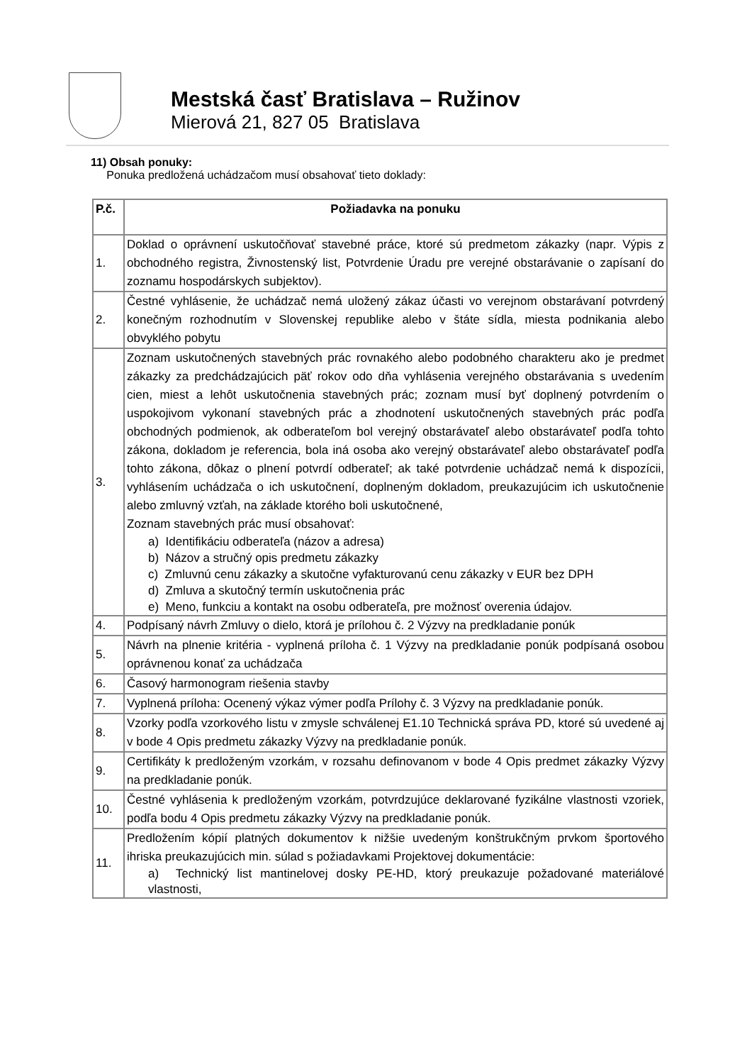Mestská časť Bratislava – Ružinov
Mierová 21, 827 05 Bratislava
11) Obsah ponuky:
Ponuka predložená uchádzačom musí obsahovať tieto doklady:
| P.č. | Požiadavka na ponuku |
| --- | --- |
| 1. | Doklad o oprávnení uskutočňovať stavebné práce, ktoré sú predmetom zákazky (napr. Výpis z obchodného registra, Živnostenský list, Potvrdenie Úradu pre verejné obstarávanie o zapísaní do zoznamu hospodárskych subjektov). |
| 2. | Čestné vyhlásenie, že uchádzač nemá uložený zákaz účasti vo verejnom obstarávaní potvrdený konečným rozhodnutím v Slovenskej republike alebo v štáte sídla, miesta podnikania alebo obvyklého pobytu |
| 3. | Zoznam uskutočnených stavebných prác rovnakého alebo podobného charakteru ako je predmet zákazky za predchádzajúcich päť rokov odo dňa vyhlásenia verejného obstarávania s uvedením cien, miest a lehôt uskutočnenia stavebných prác; zoznam musí byť doplnený potvrdením o uspokojivom vykonaní stavebných prác a zhodnotení uskutočnených stavebných prác podľa obchodných podmienok, ak odberateľom bol verejný obstarávateľ alebo obstarávateľ podľa tohto zákona, dokladom je referencia, bola iná osoba ako verejný obstarávateľ alebo obstarávateľ podľa tohto zákona, dôkaz o plnení potvrdí odberateľ; ak také potvrdenie uchádzač nemá k dispozícii, vyhlásením uchádzača o ich uskutočnení, doplneným dokladom, preukazujúcim ich uskutočnenie alebo zmluvný vzťah, na základe ktorého boli uskutočnené, Zoznam stavebných prác musí obsahovať: a) Identifikáciu odberateľa (názov a adresa) b) Názov a stručný opis predmetu zákazky c) Zmluvnú cenu zákazky a skutočne vyfakturovanú cenu zákazky v EUR bez DPH d) Zmluva a skutočný termín uskutočnenia prác e) Meno, funkciu a kontakt na osobu odberateľa, pre možnosť overenia údajov. |
| 4. | Podpísaný návrh Zmluvy o dielo, ktorá je prílohou č. 2 Výzvy na predkladanie ponúk |
| 5. | Návrh na plnenie kritéria - vyplnená príloha č. 1 Výzvy na predkladanie ponúk podpísaná osobou oprávnenou konať za uchádzača |
| 6. | Časový harmonogram riešenia stavby |
| 7. | Vyplnená príloha: Ocenený výkaz výmer podľa Prílohy č. 3 Výzvy na predkladanie ponúk. |
| 8. | Vzorky podľa vzorkového listu v zmysle schválenej E1.10 Technická správa PD, ktoré sú uvedené aj v bode 4 Opis predmetu zákazky Výzvy na predkladanie ponúk. |
| 9. | Certifikáty k predloženým vzorkám, v rozsahu definovanom v bode 4 Opis predmet zákazky Výzvy na predkladanie ponúk. |
| 10. | Čestné vyhlásenia k predloženým vzorkám, potvrdzujúce deklarované fyzikálne vlastnosti vzoriek, podľa bodu 4 Opis predmetu zákazky Výzvy na predkladanie ponúk. |
| 11. | Predložením kópií platných dokumentov k nižšie uvedeným konštrukčným prvkom športového ihriska preukazujúcich min. súlad s požiadavkami Projektovej dokumentácie: a) Technický list mantinelovej dosky PE-HD, ktorý preukazuje požadované materiálové vlastnosti, |